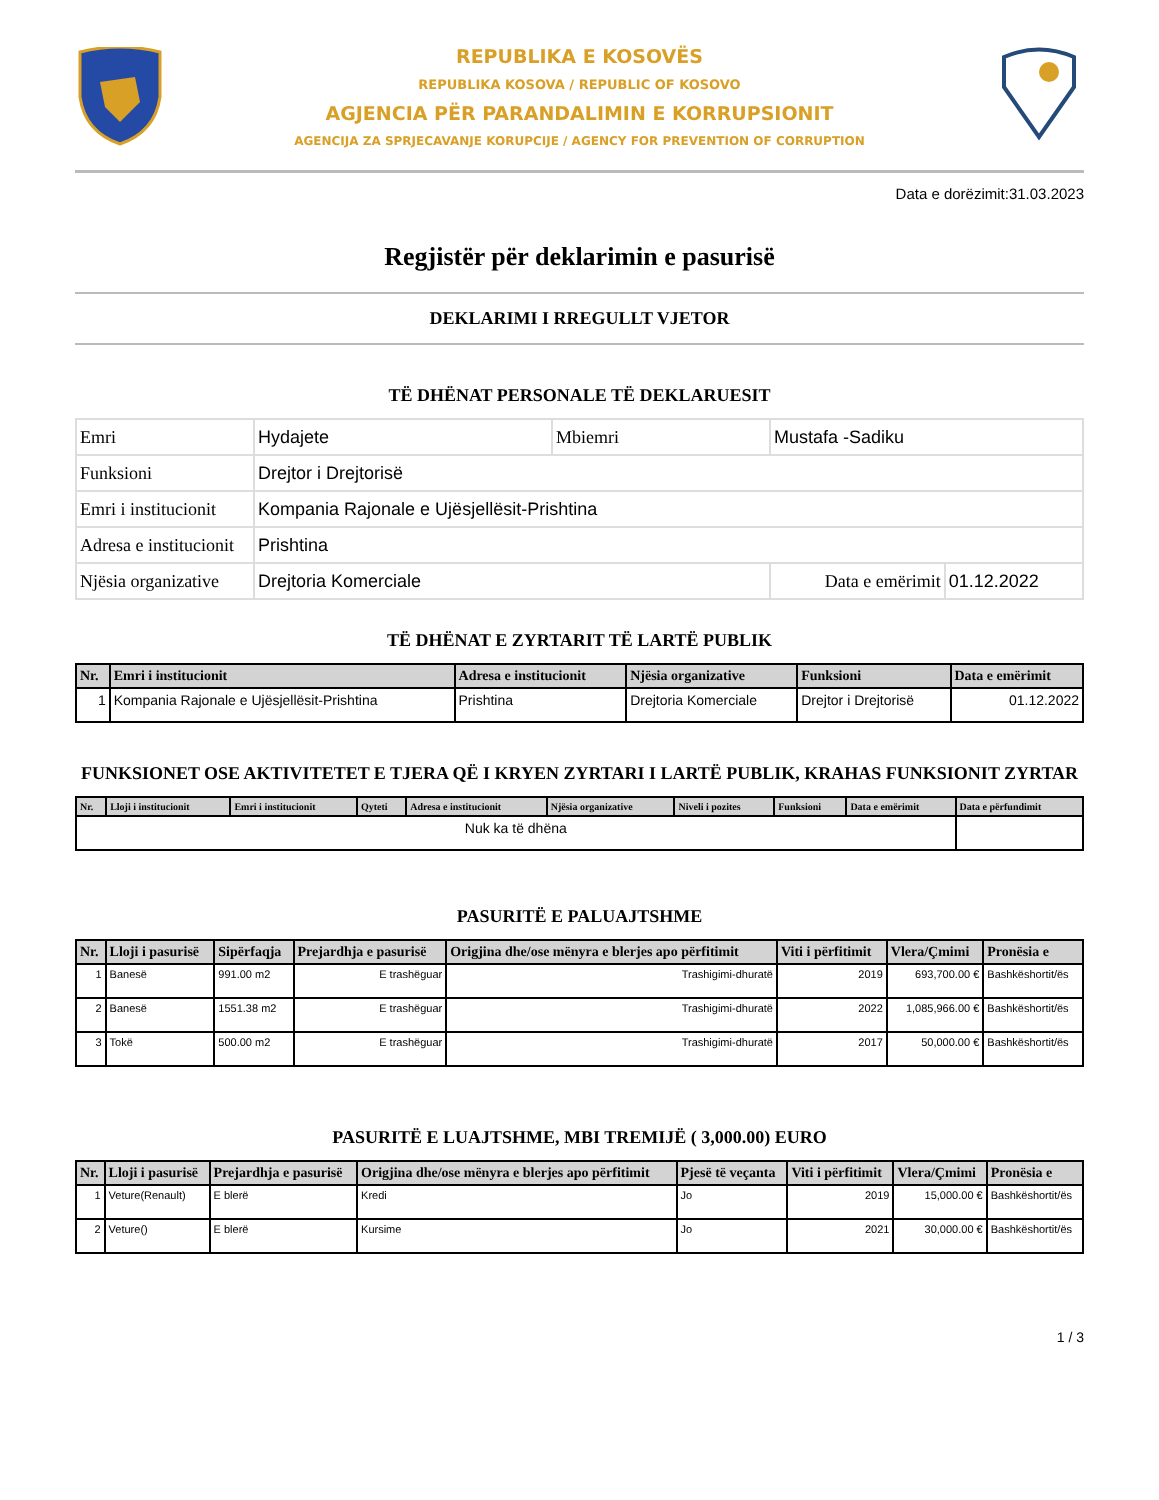REPUBLIKA E KOSOVËS
REPUBLIKA KOSOVA / REPUBLIC OF KOSOVO
AGJENCIA PËR PARANDALIMIN E KORRUPSIONIT
AGENCIJA ZA SPRJECAVANJE KORUPCIJE / AGENCY FOR PREVENTION OF CORRUPTION
Data e dorëzimit:31.03.2023
Regjistër për deklarimin e pasurisë
DEKLARIMI I RREGULLT VJETOR
TË DHËNAT PERSONALE TË DEKLARUESIT
| Emri | Hydajete | Mbiemri | Mustafa -Sadiku | |
| Funksioni | Drejtor i Drejtorisë | | | |
| Emri i institucionit | Kompania Rajonale e Ujësjellësit-Prishtina | | | |
| Adresa e institucionit | Prishtina | | | |
| Njësia organizative | Drejtoria Komerciale | | Data e emërimit | 01.12.2022 |
TË DHËNAT E ZYRTARIT TË LARTË PUBLIK
| Nr. | Emri i institucionit | Adresa e institucionit | Njësia organizative | Funksioni | Data e emërimit |
| --- | --- | --- | --- | --- | --- |
| 1 | Kompania Rajonale e Ujësjellësit-Prishtina | Prishtina | Drejtoria Komerciale | Drejtor i Drejtorisë | 01.12.2022 |
FUNKSIONET OSE AKTIVITETET E TJERA QË I KRYEN ZYRTARI I LARTË PUBLIK, KRAHAS FUNKSIONIT ZYRTAR
| Nr. | Lloji i institucionit | Emri i institucionit | Qyteti | Adresa e institucionit | Njësia organizative | Niveli i pozites | Funksioni | Data e emërimit | Data e përfundimit |
| --- | --- | --- | --- | --- | --- | --- | --- | --- | --- |
| Nuk ka të dhëna | | | | | | | | | |
PASURITË E PALUAJTSHME
| Nr. | Lloji i pasurisë | Sipërfaqja | Prejardhja e pasurisë | Origjina dhe/ose mënyra e blerjes apo përfitimit | Viti i përfitimit | Vlera/Çmimi | Pronësia e |
| --- | --- | --- | --- | --- | --- | --- | --- |
| 1 | Banesë | 991.00 m2 | E trashëguar | Trashigimi-dhuratë | 2019 | 693,700.00 € | Bashkëshortit/ës |
| 2 | Banesë | 1551.38 m2 | E trashëguar | Trashigimi-dhuratë | 2022 | 1,085,966.00 € | Bashkëshortit/ës |
| 3 | Tokë | 500.00 m2 | E trashëguar | Trashigimi-dhuratë | 2017 | 50,000.00 € | Bashkëshortit/ës |
PASURITË E LUAJTSHME, MBI TREMIJË ( 3,000.00) EURO
| Nr. | Lloji i pasurisë | Prejardhja e pasurisë | Origjina dhe/ose mënyra e blerjes apo përfitimit | Pjesë të veçanta | Viti i përfitimit | Vlera/Çmimi | Pronësia e |
| --- | --- | --- | --- | --- | --- | --- | --- |
| 1 | Veture(Renault) | E blerë | Kredi | Jo | 2019 | 15,000.00 € | Bashkëshortit/ës |
| 2 | Veture() | E blerë | Kursime | Jo | 2021 | 30,000.00 € | Bashkëshortit/ës |
1 / 3